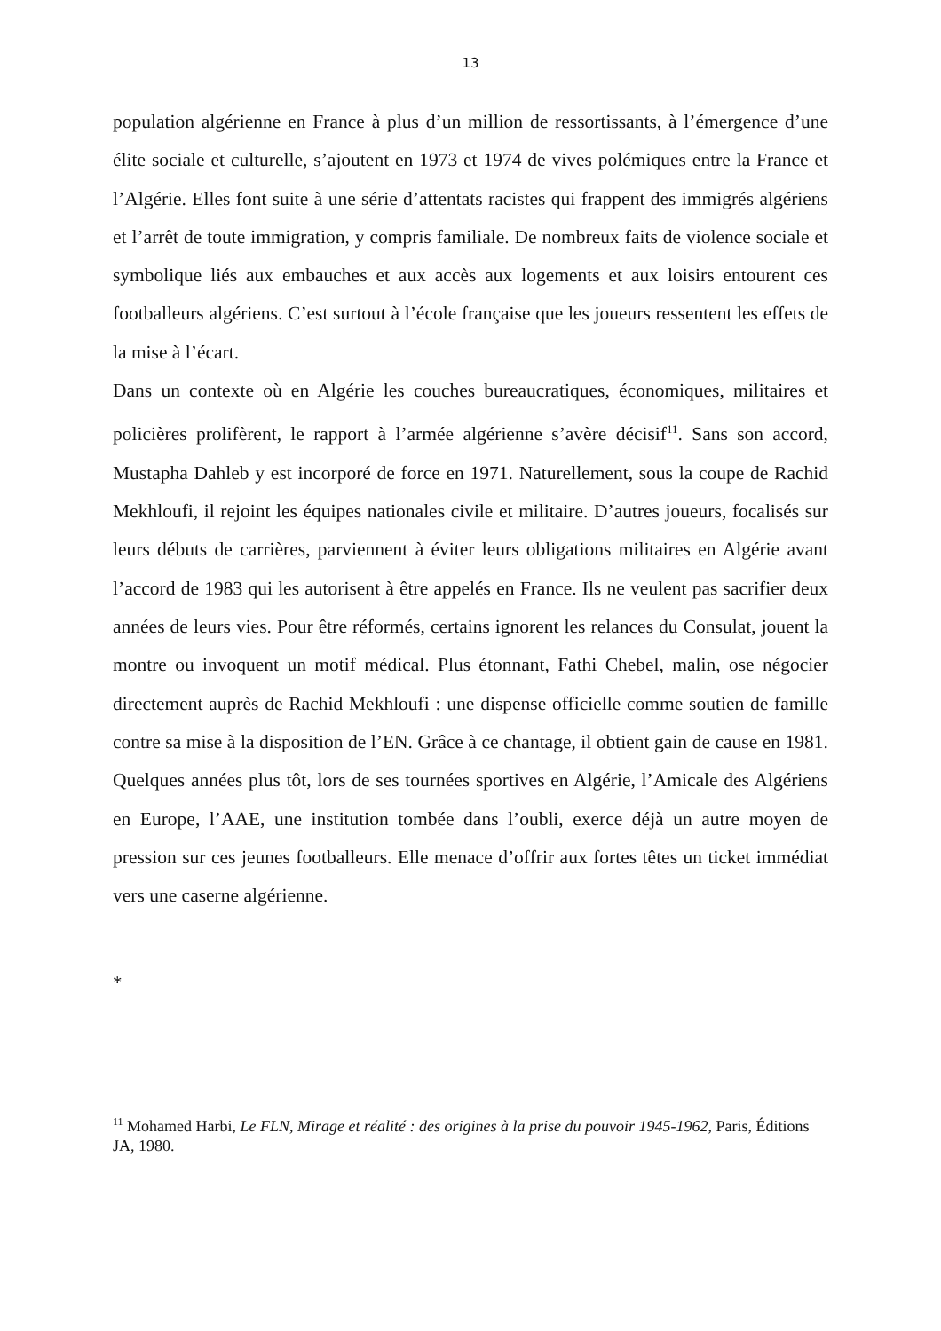13
population algérienne en France à plus d’un million de ressortissants, à l’émergence d’une élite sociale et culturelle, s’ajoutent en 1973 et 1974 de vives polémiques entre la France et l’Algérie. Elles font suite à une série d’attentats racistes qui frappent des immigrés algériens et l’arrêt de toute immigration, y compris familiale. De nombreux faits de violence sociale et symbolique liés aux embauches et aux accès aux logements et aux loisirs entourent ces footballeurs algériens. C’est surtout à l’école française que les joueurs ressentent les effets de la mise à l’écart.
Dans un contexte où en Algérie les couches bureaucratiques, économiques, militaires et policières prolifèrent, le rapport à l’armée algérienne s’avère décisif<sup>11</sup>. Sans son accord, Mustapha Dahleb y est incorporé de force en 1971. Naturellement, sous la coupe de Rachid Mekhloufi, il rejoint les équipes nationales civile et militaire. D’autres joueurs, focalisés sur leurs débuts de carrières, parviennent à éviter leurs obligations militaires en Algérie avant l’accord de 1983 qui les autorisent à être appelés en France. Ils ne veulent pas sacrifier deux années de leurs vies. Pour être réformés, certains ignorent les relances du Consulat, jouent la montre ou invoquent un motif médical. Plus étonnant, Fathi Chebel, malin, ose négocier directement auprès de Rachid Mekhloufi : une dispense officielle comme soutien de famille contre sa mise à la disposition de l’EN. Grâce à ce chantage, il obtient gain de cause en 1981. Quelques années plus tôt, lors de ses tournées sportives en Algérie, l’Amicale des Algériens en Europe, l’AAE, une institution tombée dans l’oubli, exerce déjà un autre moyen de pression sur ces jeunes footballeurs. Elle menace d’offrir aux fortes têtes un ticket immédiat vers une caserne algérienne.
*
<sup>11</sup> Mohamed Harbi, Le FLN, Mirage et réalité : des origines à la prise du pouvoir 1945-1962, Paris, Éditions JA, 1980.